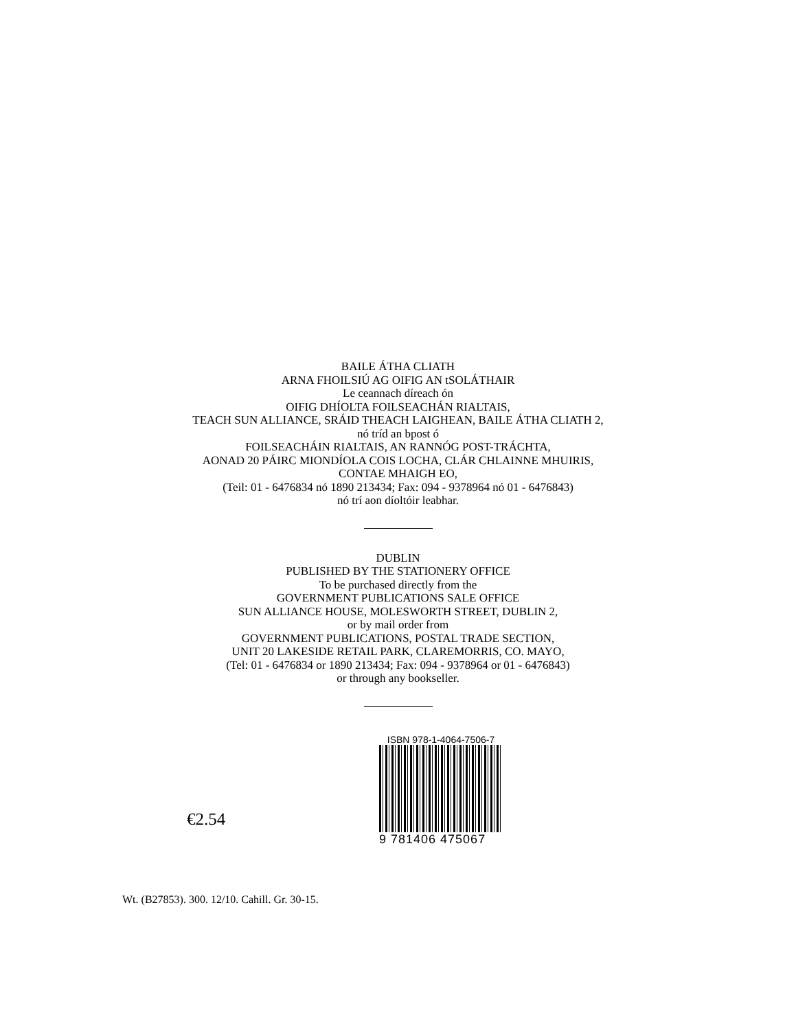BAILE ÁTHA CLIATH
ARNA FHOILSIÚ AG OIFIG AN tSOLÁTHAIR
Le ceannach díreach ón
OIFIG DHÍOLTA FOILSEACHÁN RIALTAIS,
TEACH SUN ALLIANCE, SRÁID THEACH LAIGHEAN, BAILE ÁTHA CLIATH 2,
nó tríd an bpost ó
FOILSEACHÁIN RIALTAIS, AN RANNÓG POST-TRÁCHTA,
AONAD 20 PÁIRC MIONDÍOLA COIS LOCHA, CLÁR CHLAINNE MHUIRIS,
CONTAE MHAIGH EO,
(Teil: 01 - 6476834 nó 1890 213434; Fax: 094 - 9378964 nó 01 - 6476843)
nó trí aon díoltóir leabhar.
DUBLIN
PUBLISHED BY THE STATIONERY OFFICE
To be purchased directly from the
GOVERNMENT PUBLICATIONS SALE OFFICE
SUN ALLIANCE HOUSE, MOLESWORTH STREET, DUBLIN 2,
or by mail order from
GOVERNMENT PUBLICATIONS, POSTAL TRADE SECTION,
UNIT 20 LAKESIDE RETAIL PARK, CLAREMORRIS, CO. MAYO,
(Tel: 01 - 6476834 or 1890 213434; Fax: 094 - 9378964 or 01 - 6476843)
or through any bookseller.
€2.54
ISBN 978-1-4064-7506-7
9 781406 475067
Wt. (B27853). 300. 12/10. Cahill. Gr. 30-15.